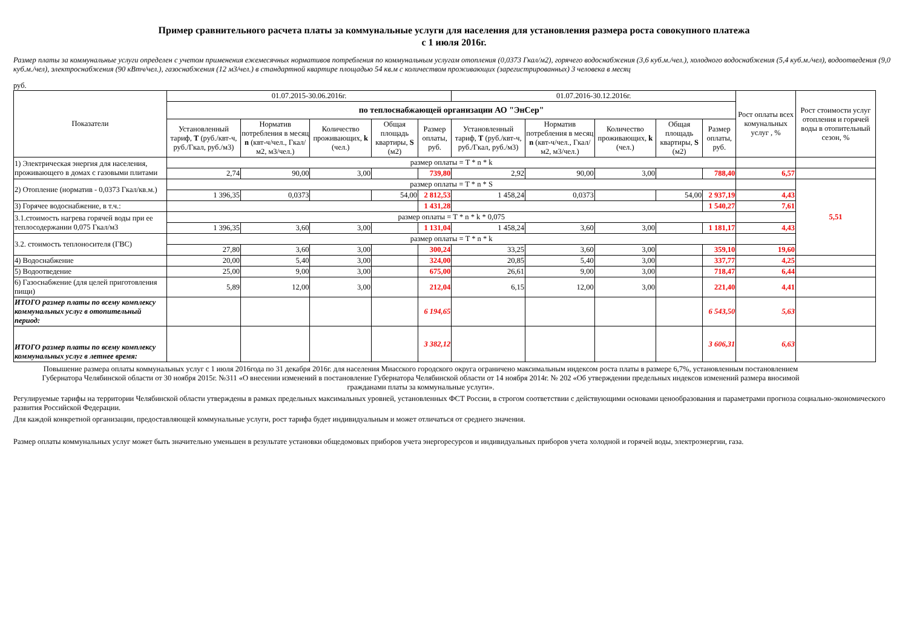Пример сравнительного расчета платы за коммунальные услуги для населения для установления размера роста совокупного платежа
с 1 июля 2016г.
Размер платы за коммунальные услуги определен с учетом применения ежемесячных нормативов потребления по коммунальным услугам отопления (0,0373 Гкал/м2), горячего водоснабжения (3,6 куб.м./чел.), холодного водоснабжения (5,4 куб.м./чел), водоотведения (9,0 куб.м./чел), электроснабжения (90 кВтч/чел.), газоснабжения (12 м3/чел.) в стандартной квартире площадью 54 кв.м с количеством проживающих (зарегистрированных) 3 человека в месяц
руб.
| Показатели | 01.07.2015-30.06.2016г. | | | | | 01.07.2016-30.12.2016г. | | | | | Рост оплаты всех комунальных услуг , % | Рост стоимости услуг отопления и горячей воды в отопительный сезон, % |
| --- | --- | --- | --- | --- | --- | --- | --- | --- | --- | --- | --- | --- |
| | по теплоснабжающей организации АО "ЭнСер" | | | | | | | | | | | |
| | Установленный тариф, T (руб./квт-ч, руб./Гкал, руб./м3) | Норматив потребления в месяц n (квт-ч/чел., Гкал/м2, м3/чел.) | Количество проживающих, k (чел.) | Общая площадь квартиры, S (м2) | Размер оплаты, руб. | Установленный тариф, T (руб./квт-ч, руб./Гкал, руб./м3) | Норматив потребления в месяц n (квт-ч/чел., Гкал/м2, м3/чел.) | Количество проживающих, k (чел.) | Общая площадь квартиры, S (м2) | Размер оплаты, руб. | | |
| 1) Электрическая энергия для населения, проживающего в домах с газовыми плитами | размер оплаты = T * n * k | | | | | | | | | | | |
| | 2,74 | 90,00 | 3,00 | | 739,80 | 2,92 | 90,00 | 3,00 | | 788,40 | 6,57 | |
| 2) Отопление (норматив - 0,0373 Гкал/кв.м.) | размер оплаты = T * n * S | | | | | | | | | | | 5,51 |
| | 1 396,35 | 0,0373 | | 54,00 | 2 812,53 | 1 458,24 | 0,0373 | | 54,00 | 2 937,19 | 4,43 | |
| 3) Горячее водоснабжение, в т.ч.: | | | | | 1 431,28 | | | | | 1 540,27 | 7,61 | |
| 3.1.стоимость нагрева горячей воды при ее теплосодержании 0,075 Гкал/м3 | размер оплаты = T * n * k * 0,075 | | | | | | | | | | | |
| | 1 396,35 | 3,60 | 3,00 | | 1 131,04 | 1 458,24 | 3,60 | 3,00 | | 1 181,17 | 4,43 | |
| 3.2. стоимость теплоносителя (ГВС) | размер оплаты = T * n * k | | | | | | | | | | | |
| | 27,80 | 3,60 | 3,00 | | 300,24 | 33,25 | 3,60 | 3,00 | | 359,10 | 19,60 | |
| 4) Водоснабжение | 20,00 | 5,40 | 3,00 | | 324,00 | 20,85 | 5,40 | 3,00 | | 337,77 | 4,25 | |
| 5) Водоотведение | 25,00 | 9,00 | 3,00 | | 675,00 | 26,61 | 9,00 | 3,00 | | 718,47 | 6,44 | |
| 6) Газоснабжение (для целей приготовления пищи) | 5,89 | 12,00 | 3,00 | | 212,04 | 6,15 | 12,00 | 3,00 | | 221,40 | 4,41 | |
| ИТОГО размер платы по всему комплексу коммунальных услуг в отопительный период: | | | | | 6 194,65 | | | | | 6 543,50 | 5,63 | |
| ИТОГО размер платы по всему комплексу коммунальных услуг в летнее время: | | | | | 3 382,12 | | | | | 3 606,31 | 6,63 | |
Повышение размера оплаты коммунальных услуг с 1 июля 2016года по 31 декабря 2016г. для населения Миасского городского округа ограничено максимальным индексом роста платы в размере 6,7%, установленным постановлением Губернатора Челябинской области от 30 ноября 2015г. №311 «О внесении изменений в постановление Губернатора Челябинской области от 14 ноября 2014г. № 202 «Об утверждении предельных индексов изменений размера вносимой гражданами платы за коммунальные услуги».
Регулируемые тарифы на территории Челябинской области утверждены в рамках предельных максимальных уровней, установленных ФСТ России, в строгом соответствии с действующими основами ценообразования и параметрами прогноза социально-экономического развития Российской Федерации.
Для каждой конкретной организации, предоставляющей коммунальные услуги, рост тарифа будет индивидуальным и может отличаться от среднего значения.
Размер оплаты коммунальных услуг может быть значительно уменьшен в результате установки общедомовых приборов учета энергоресурсов и индивидуальных приборов учета холодной и горячей воды, электроэнергии, газа.